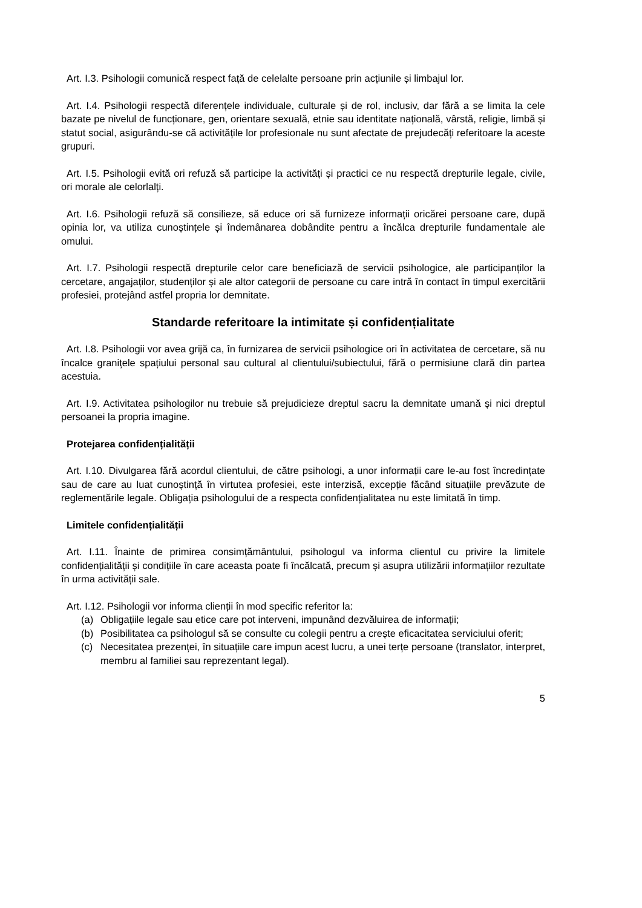Art. I.3. Psihologii comunică respect față de celelalte persoane prin acțiunile și limbajul lor.
Art. I.4. Psihologii respectă diferențele individuale, culturale și de rol, inclusiv, dar fără a se limita la cele bazate pe nivelul de funcționare, gen, orientare sexuală, etnie sau identitate națională, vârstă, religie, limbă și statut social, asigurându-se că activitățile lor profesionale nu sunt afectate de prejudecăți referitoare la aceste grupuri.
Art. I.5. Psihologii evită ori refuză să participe la activități și practici ce nu respectă drepturile legale, civile, ori morale ale celorlalți.
Art. I.6. Psihologii refuză să consilieze, să educe ori să furnizeze informații oricărei persoane care, după opinia lor, va utiliza cunoștințele și îndemânarea dobândite pentru a încălca drepturile fundamentale ale omului.
Art. I.7. Psihologii respectă drepturile celor care beneficiază de servicii psihologice, ale participanților la cercetare, angajaților, studenților și ale altor categorii de persoane cu care intră în contact în timpul exercitării profesiei, protejând astfel propria lor demnitate.
Standarde referitoare la intimitate și confidențialitate
Art. I.8. Psihologii vor avea grijă ca, în furnizarea de servicii psihologice ori în activitatea de cercetare, să nu încalce granițele spațiului personal sau cultural al clientului/subiectului, fără o permisiune clară din partea acestuia.
Art. I.9. Activitatea psihologilor nu trebuie să prejudicieze dreptul sacru la demnitate umană și nici dreptul persoanei la propria imagine.
Protejarea confidențialității
Art. I.10. Divulgarea fără acordul clientului, de către psihologi, a unor informații care le-au fost încredințate sau de care au luat cunoștință în virtutea profesiei, este interzisă, excepție făcând situațiile prevăzute de reglementările legale. Obligația psihologului de a respecta confidențialitatea nu este limitată în timp.
Limitele confidențialității
Art. I.11. Înainte de primirea consimțământului, psihologul va informa clientul cu privire la limitele confidențialității și condițiile în care aceasta poate fi încălcată, precum și asupra utilizării informațiilor rezultate în urma activității sale.
Art. I.12. Psihologii vor informa clienții în mod specific referitor la:
(a) Obligațiile legale sau etice care pot interveni, impunând dezvăluirea de informații;
(b) Posibilitatea ca psihologul să se consulte cu colegii pentru a crește eficacitatea serviciului oferit;
(c) Necesitatea prezenței, în situațiile care impun acest lucru, a unei terțe persoane (translator, interpret, membru al familiei sau reprezentant legal).
5